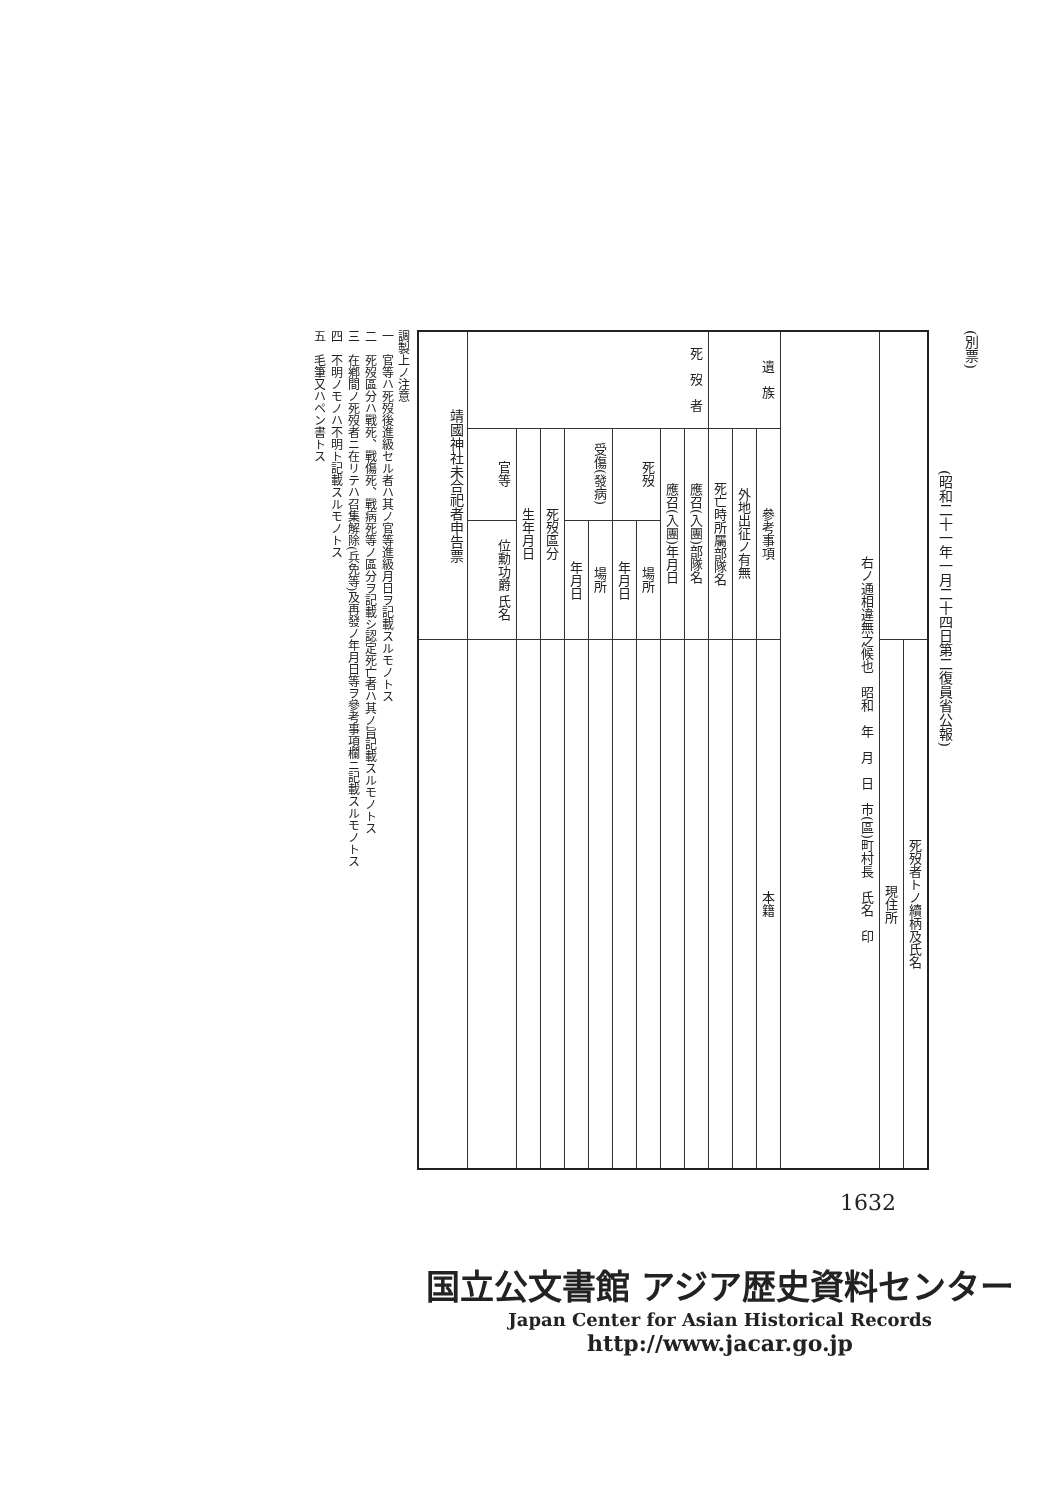(別票)
(昭和二十一年一月二十四日第二復員省公報)
| 靖國神社未合祀者申告票 | 死 歿 者 | | | | | | | | | 遺 族 | | | 右ノ通相違無之候也 昭和 年 月 日 市(區)町村長 氏名 印 | | |
| | 官等 | 生年月日 | 死歿區分 | 受傷(發病) | | 死歿 | | 應召(入團)年月日 | 應召(入團)部隊名 | 死亡時所屬部隊名 | 外地出征ノ有無 | 參考事項 | | | |
| | 位勳功爵 氏名 | | | 年月日 | 場所 | 年月日 | 場所 | | | | | | | | |
| | | | | | | | | | | | | 本籍 | | 現住所 | 死歿者トノ續柄及氏名 |
調製上ノ注意
一　官等ハ死歿後進級セル者ハ其ノ官等進級月日ヲ記載スルモノトス
二　死歿區分ハ戰死、戰傷死、戰病死等ノ區分ヲ記載シ認定死亡者ハ其ノ旨記載スルモノトス
三　在鄕間ノ死歿者ニ在リテハ召集解除(兵免等)及再發ノ年月日等ヲ參考事項欄ニ記載スルモノトス
四　不明ノモノハ不明ト記載スルモノトス
五　毛筆又ハペン書トス
1632
国立公文書館 アジア歴史資料センター
Japan Center for Asian Historical Records
http://www.jacar.go.jp